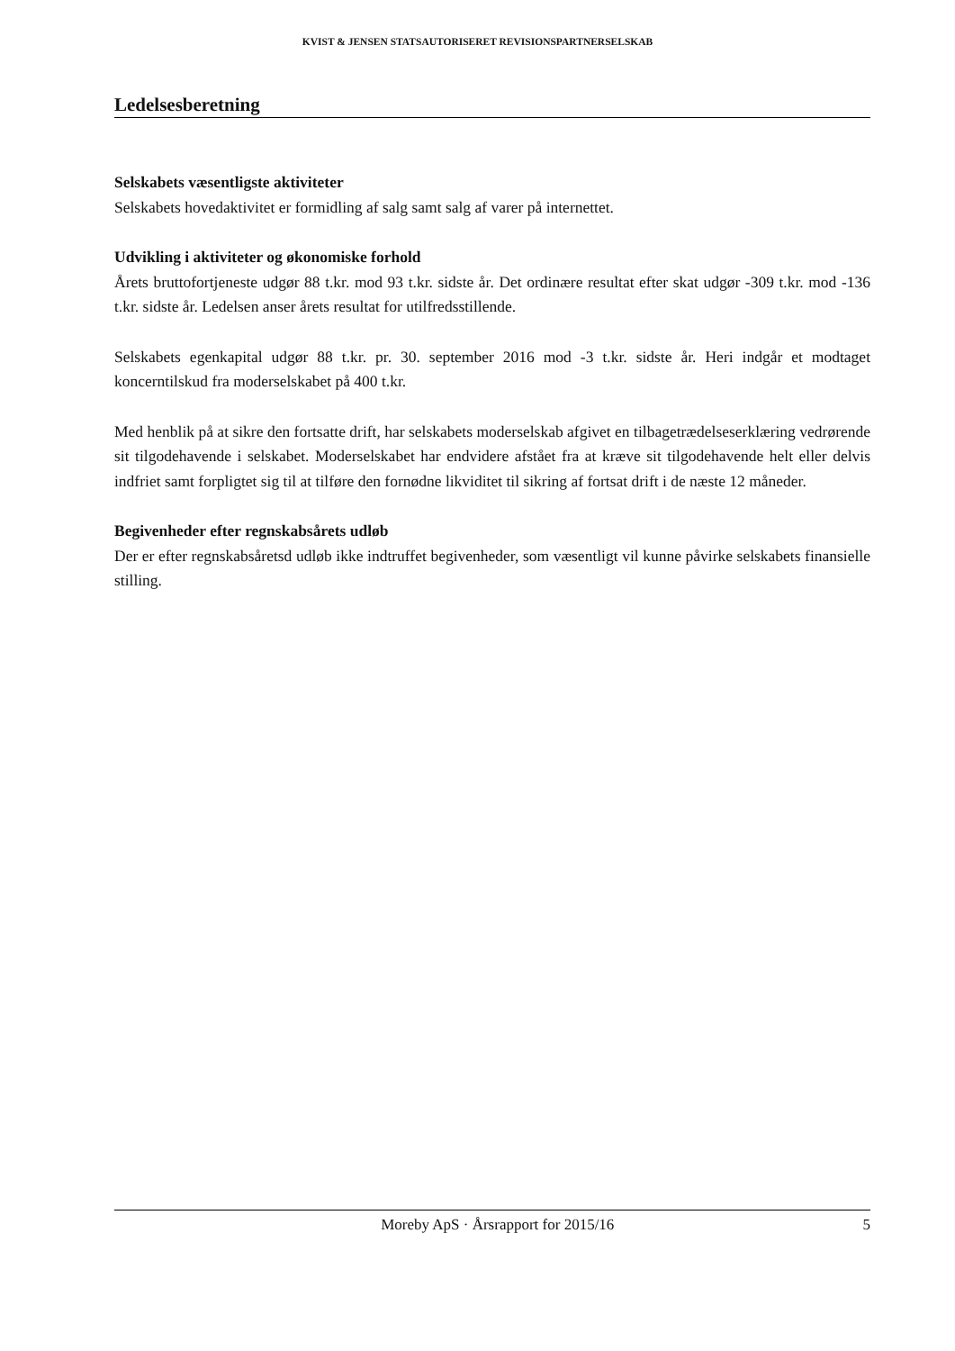KVIST & JENSEN STATSAUTORISERET REVISIONSPARTNERSELSKAB
Ledelsesberetning
Selskabets væsentligste aktiviteter
Selskabets hovedaktivitet er formidling af salg samt salg af varer på internettet.
Udvikling i aktiviteter og økonomiske forhold
Årets bruttofortjeneste udgør 88 t.kr. mod 93 t.kr. sidste år. Det ordinære resultat efter skat udgør -309 t.kr. mod -136 t.kr. sidste år. Ledelsen anser årets resultat for utilfredsstillende.
Selskabets egenkapital udgør 88 t.kr. pr. 30. september 2016 mod -3 t.kr. sidste år. Heri indgår et modtaget koncerntilskud fra moderselskabet på 400 t.kr.
Med henblik på at sikre den fortsatte drift, har selskabets moderselskab afgivet en tilbagetrædelseserklæring vedrørende sit tilgodehavende i selskabet. Moderselskabet har endvidere afstået fra at kræve sit tilgodehavende helt eller delvis indfriet samt forpligtet sig til at tilføre den fornødne likviditet til sikring af fortsat drift i de næste 12 måneder.
Begivenheder efter regnskabsårets udløb
Der er efter regnskabsåretsd udløb ikke indtruffet begivenheder, som væsentligt vil kunne påvirke selskabets finansielle stilling.
Moreby ApS · Årsrapport for 2015/16 5